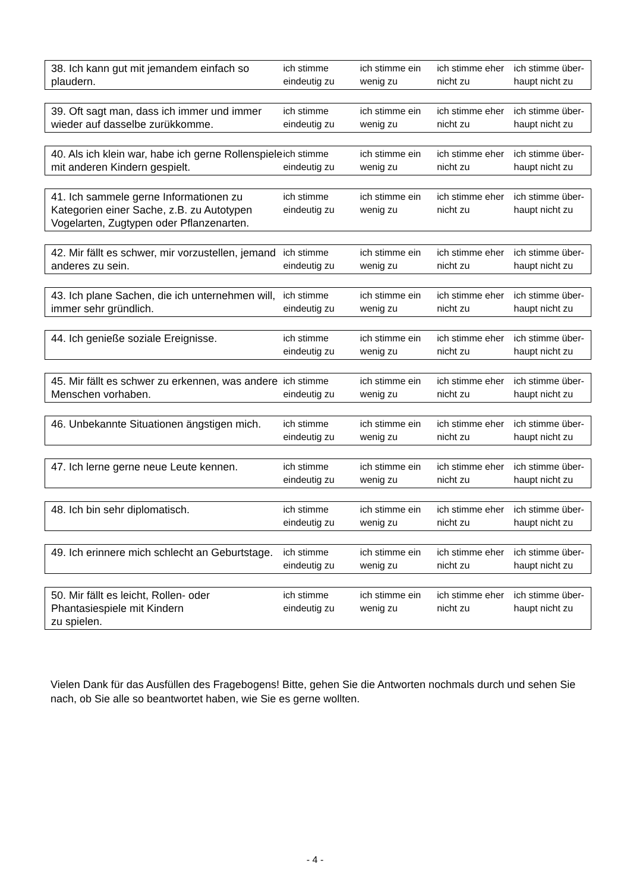| 38. Ich kann gut mit jemandem einfach so plaudern. | ich stimme eindeutig zu | ich stimme ein wenig zu | ich stimme eher nicht zu | ich stimme über-haupt nicht zu |
| 39. Oft sagt man, dass ich immer und immer wieder auf dasselbe zurükkomme. | ich stimme eindeutig zu | ich stimme ein wenig zu | ich stimme eher nicht zu | ich stimme über-haupt nicht zu |
| 40. Als ich klein war, habe ich gerne Rollenspiele mit anderen Kindern gespielt. | ich stimme eindeutig zu | ich stimme ein wenig zu | ich stimme eher nicht zu | ich stimme über-haupt nicht zu |
| 41. Ich sammele gerne Informationen zu Kategorien einer Sache, z.B. zu Autotypen Vogelarten, Zugtypen oder Pflanzenarten. | ich stimme eindeutig zu | ich stimme ein wenig zu | ich stimme eher nicht zu | ich stimme über-haupt nicht zu |
| 42. Mir fällt es schwer, mir vorzustellen, jemand anderes zu sein. | ich stimme eindeutig zu | ich stimme ein wenig zu | ich stimme eher nicht zu | ich stimme über-haupt nicht zu |
| 43. Ich plane Sachen, die ich unternehmen will, immer sehr gründlich. | ich stimme eindeutig zu | ich stimme ein wenig zu | ich stimme eher nicht zu | ich stimme über-haupt nicht zu |
| 44. Ich genieße soziale Ereignisse. | ich stimme eindeutig zu | ich stimme ein wenig zu | ich stimme eher nicht zu | ich stimme über-haupt nicht zu |
| 45. Mir fällt es schwer zu erkennen, was andere Menschen vorhaben. | ich stimme eindeutig zu | ich stimme ein wenig zu | ich stimme eher nicht zu | ich stimme über-haupt nicht zu |
| 46. Unbekannte Situationen ängstigen mich. | ich stimme eindeutig zu | ich stimme ein wenig zu | ich stimme eher nicht zu | ich stimme über-haupt nicht zu |
| 47. Ich lerne gerne neue Leute kennen. | ich stimme eindeutig zu | ich stimme ein wenig zu | ich stimme eher nicht zu | ich stimme über-haupt nicht zu |
| 48. Ich bin sehr diplomatisch. | ich stimme eindeutig zu | ich stimme ein wenig zu | ich stimme eher nicht zu | ich stimme über-haupt nicht zu |
| 49. Ich erinnere mich schlecht an Geburtstage. | ich stimme eindeutig zu | ich stimme ein wenig zu | ich stimme eher nicht zu | ich stimme über-haupt nicht zu |
| 50. Mir fällt es leicht, Rollen- oder Phantasiespiele mit Kindern zu spielen. | ich stimme eindeutig zu | ich stimme ein wenig zu | ich stimme eher nicht zu | ich stimme über-haupt nicht zu |
Vielen Dank für das Ausfüllen des Fragebogens! Bitte, gehen Sie die Antworten nochmals durch und sehen Sie nach, ob Sie alle so beantwortet haben, wie Sie es gerne wollten.
- 4 -